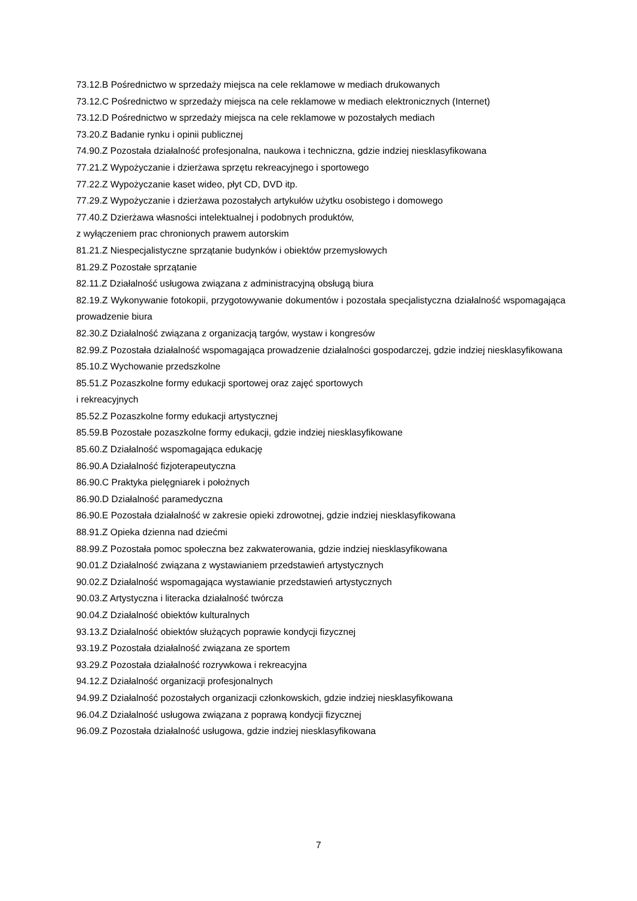73.12.B Pośrednictwo w sprzedaży miejsca na cele reklamowe w mediach drukowanych
73.12.C Pośrednictwo w sprzedaży miejsca na cele reklamowe w mediach elektronicznych (Internet)
73.12.D Pośrednictwo w sprzedaży miejsca na cele reklamowe w pozostałych mediach
73.20.Z Badanie rynku i opinii publicznej
74.90.Z Pozostała działalność profesjonalna, naukowa i techniczna, gdzie indziej niesklasyfikowana
77.21.Z Wypożyczanie i dzierżawa sprzętu rekreacyjnego i sportowego
77.22.Z Wypożyczanie kaset wideo, płyt CD, DVD itp.
77.29.Z Wypożyczanie i dzierżawa pozostałych artykułów użytku osobistego i domowego
77.40.Z Dzierżawa własności intelektualnej i podobnych produktów,
z wyłączeniem prac chronionych prawem autorskim
81.21.Z Niespecjalistyczne sprzątanie budynków i obiektów przemysłowych
81.29.Z Pozostałe sprzątanie
82.11.Z Działalność usługowa związana z administracyjną obsługą biura
82.19.Z Wykonywanie fotokopii, przygotowywanie dokumentów i pozostała specjalistyczna działalność wspomagająca prowadzenie biura
82.30.Z Działalność związana z organizacją targów, wystaw i kongresów
82.99.Z Pozostała działalność wspomagająca prowadzenie działalności gospodarczej, gdzie indziej niesklasyfikowana
85.10.Z Wychowanie przedszkolne
85.51.Z Pozaszkolne formy edukacji sportowej oraz zajęć sportowych
i rekreacyjnych
85.52.Z Pozaszkolne formy edukacji artystycznej
85.59.B Pozostałe pozaszkolne formy edukacji, gdzie indziej niesklasyfikowane
85.60.Z Działalność wspomagająca edukację
86.90.A Działalność fizjoterapeutyczna
86.90.C Praktyka pielęgniarek i położnych
86.90.D Działalność paramedyczna
86.90.E Pozostała działalność w zakresie opieki zdrowotnej, gdzie indziej niesklasyfikowana
88.91.Z Opieka dzienna nad dziećmi
88.99.Z Pozostała pomoc społeczna bez zakwaterowania, gdzie indziej niesklasyfikowana
90.01.Z Działalność związana z wystawianiem przedstawień artystycznych
90.02.Z Działalność wspomagająca wystawianie przedstawień artystycznych
90.03.Z Artystyczna i literacka działalność twórcza
90.04.Z Działalność obiektów kulturalnych
93.13.Z Działalność obiektów służących poprawie kondycji fizycznej
93.19.Z Pozostała działalność związana ze sportem
93.29.Z Pozostała działalność rozrywkowa i rekreacyjna
94.12.Z Działalność organizacji profesjonalnych
94.99.Z Działalność pozostałych organizacji członkowskich, gdzie indziej niesklasyfikowana
96.04.Z Działalność usługowa związana z poprawą kondycji fizycznej
96.09.Z Pozostała działalność usługowa, gdzie indziej niesklasyfikowana
7